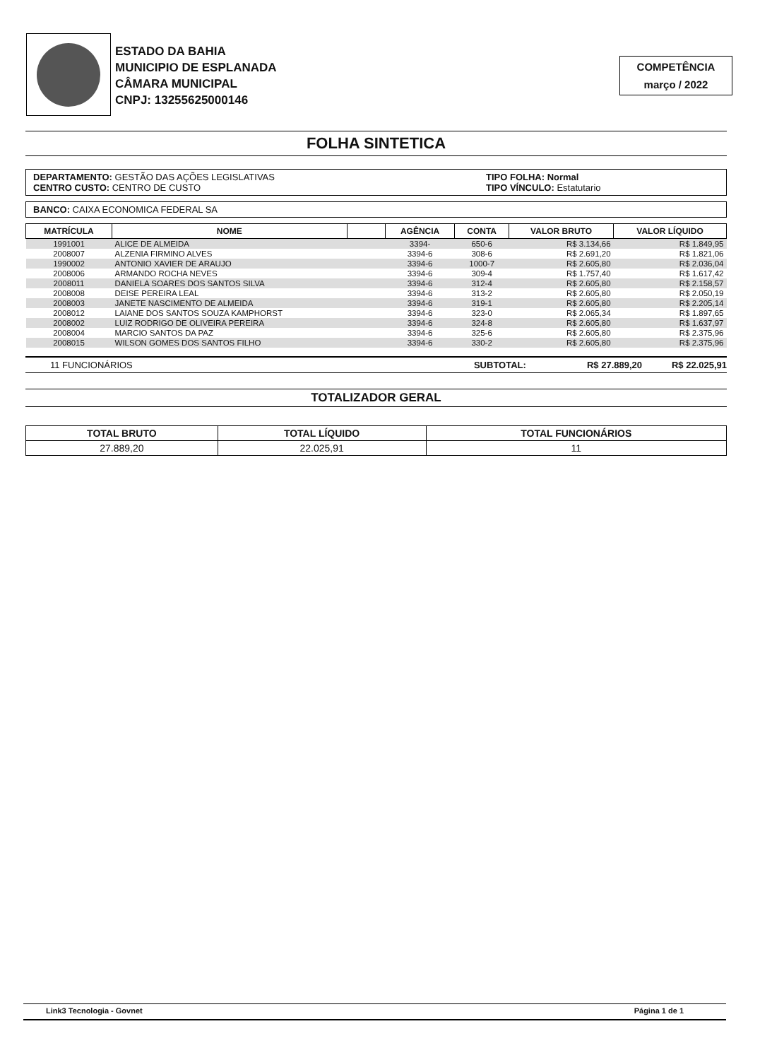ESTADO DA BAHIA
MUNICIPIO DE ESPLANADA
CÂMARA MUNICIPAL
CNPJ: 13255625000146
COMPETÊNCIA
março / 2022
FOLHA SINTETICA
DEPARTAMENTO: GESTÃO DAS AÇÕES LEGISLATIVAS
CENTRO CUSTO: CENTRO DE CUSTO
TIPO FOLHA: Normal
TIPO VÍNCULO: Estatutario
BANCO: CAIXA ECONOMICA FEDERAL SA
| MATRÍCULA | NOME | | AGÊNCIA | CONTA | VALOR BRUTO | VALOR LÍQUIDO |
| --- | --- | --- | --- | --- | --- | --- |
| 1991001 | ALICE DE ALMEIDA | | 3394- | 650-6 | R$ 3.134,66 | R$ 1.849,95 |
| 2008007 | ALZENIA FIRMINO ALVES | | 3394-6 | 308-6 | R$ 2.691,20 | R$ 1.821,06 |
| 1990002 | ANTONIO XAVIER DE ARAUJO | | 3394-6 | 1000-7 | R$ 2.605,80 | R$ 2.036,04 |
| 2008006 | ARMANDO ROCHA NEVES | | 3394-6 | 309-4 | R$ 1.757,40 | R$ 1.617,42 |
| 2008011 | DANIELA SOARES DOS SANTOS SILVA | | 3394-6 | 312-4 | R$ 2.605,80 | R$ 2.158,57 |
| 2008008 | DEISE PEREIRA LEAL | | 3394-6 | 313-2 | R$ 2.605,80 | R$ 2.050,19 |
| 2008003 | JANETE NASCIMENTO DE ALMEIDA | | 3394-6 | 319-1 | R$ 2.605,80 | R$ 2.205,14 |
| 2008012 | LAIANE DOS SANTOS SOUZA KAMPHORST | | 3394-6 | 323-0 | R$ 2.065,34 | R$ 1.897,65 |
| 2008002 | LUIZ RODRIGO DE OLIVEIRA PEREIRA | | 3394-6 | 324-8 | R$ 2.605,80 | R$ 1.637,97 |
| 2008004 | MARCIO SANTOS DA PAZ | | 3394-6 | 325-6 | R$ 2.605,80 | R$ 2.375,96 |
| 2008015 | WILSON GOMES DOS SANTOS FILHO | | 3394-6 | 330-2 | R$ 2.605,80 | R$ 2.375,96 |
11 FUNCIONÁRIOS SUBTOTAL: R$ 27.889,20 R$ 22.025,91
TOTALIZADOR GERAL
| TOTAL BRUTO | TOTAL LÍQUIDO | TOTAL FUNCIONÁRIOS |
| --- | --- | --- |
| 27.889,20 | 22.025,91 | 11 |
Link3 Tecnologia - Govnet Página 1 de 1